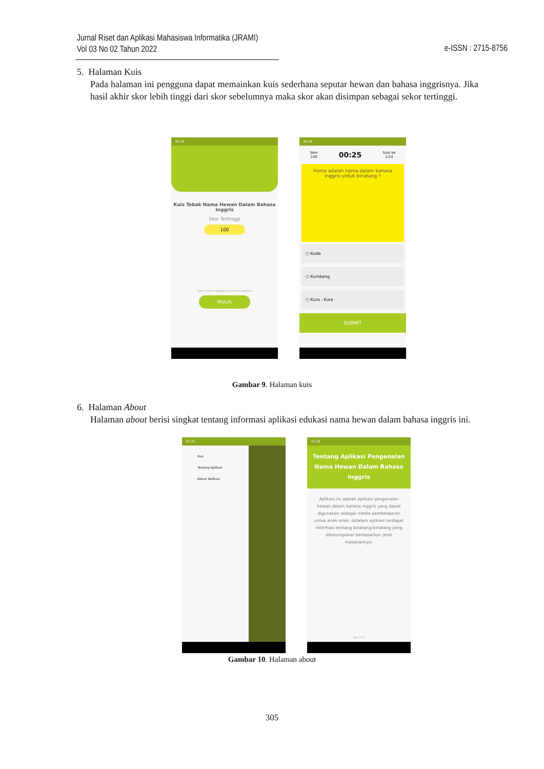Jurnal Riset dan Aplikasi Mahasiswa Informatika (JRAMI)
Vol 03 No 02 Tahun 2022
e-ISSN : 2715-8756
5. Halaman Kuis
Pada halaman ini pengguna dapat memainkan kuis sederhana seputar hewan dan bahasa inggrisnya. Jika hasil akhir skor lebih tinggi dari skor sebelumnya maka skor akan disimpan sebagai sekor tertinggi.
01:26
Kuis Tebak Nama Hewan Dalam Bahasa Inggris
Skor Tertinggi
100
Tekan tombol dibawah untuk memulai kuis
MULAI
01:26
Skor
100 00:25 Soal ke
1/10
Horse adalah nama dalam bahasa inggris untuk binatang ?
○ Kuda
○ Kumbang
○ Kura - Kura
SUBMIT
Gambar 9. Halaman kuis
6. Halaman About
Halaman about berisi singkat tentang informasi aplikasi edukasi nama hewan dalam bahasa inggris ini.
01:25
Kuis
Tentang Aplikasi
Keluar Aplikasi
01:26
Tentang Aplikasi Pengenalan Nama Hewan Dalam Bahasa Inggris
Aplikasi ini adalah aplikasi pengenalan hewan dalam bahasa inggris yang dapat digunakan sebagai media pembelajaran untuk anak-anak, didalam aplikasi terdapat informasi tentang binatang-binatang yang dikelompokan berdasarkan jenis makanannya.
Versi 1.0
Gambar 10. Halaman about
305